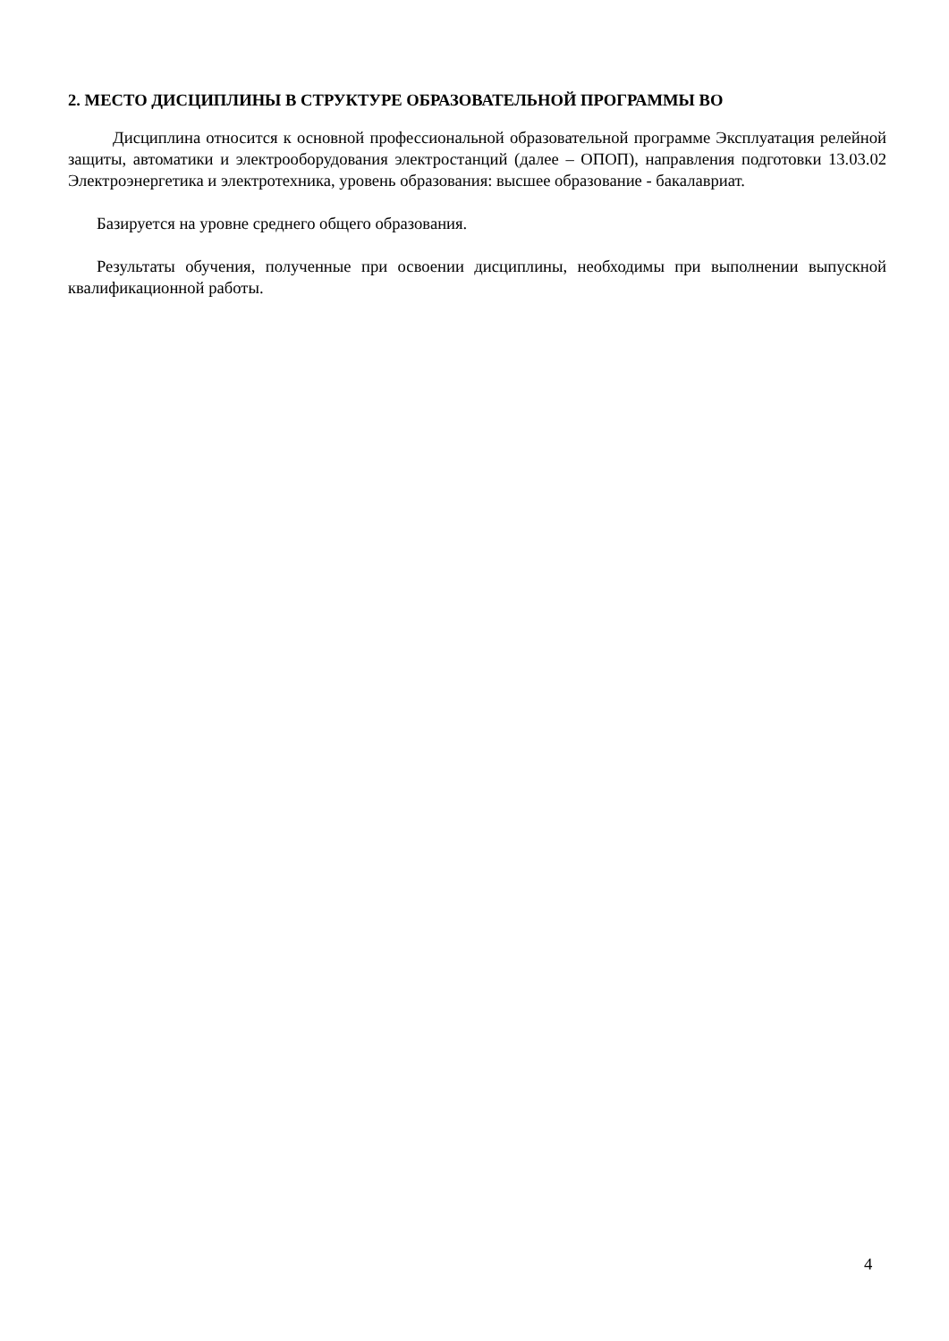2. МЕСТО ДИСЦИПЛИНЫ В СТРУКТУРЕ ОБРАЗОВАТЕЛЬНОЙ ПРОГРАММЫ ВО
Дисциплина относится к основной профессиональной образовательной программе Эксплуатация релейной защиты, автоматики и электрооборудования электростанций (далее – ОПОП), направления подготовки 13.03.02 Электроэнергетика и электротехника, уровень образования: высшее образование - бакалавриат.
Базируется на уровне среднего общего образования.
Результаты обучения, полученные при освоении дисциплины, необходимы при выполнении выпускной квалификационной работы.
4